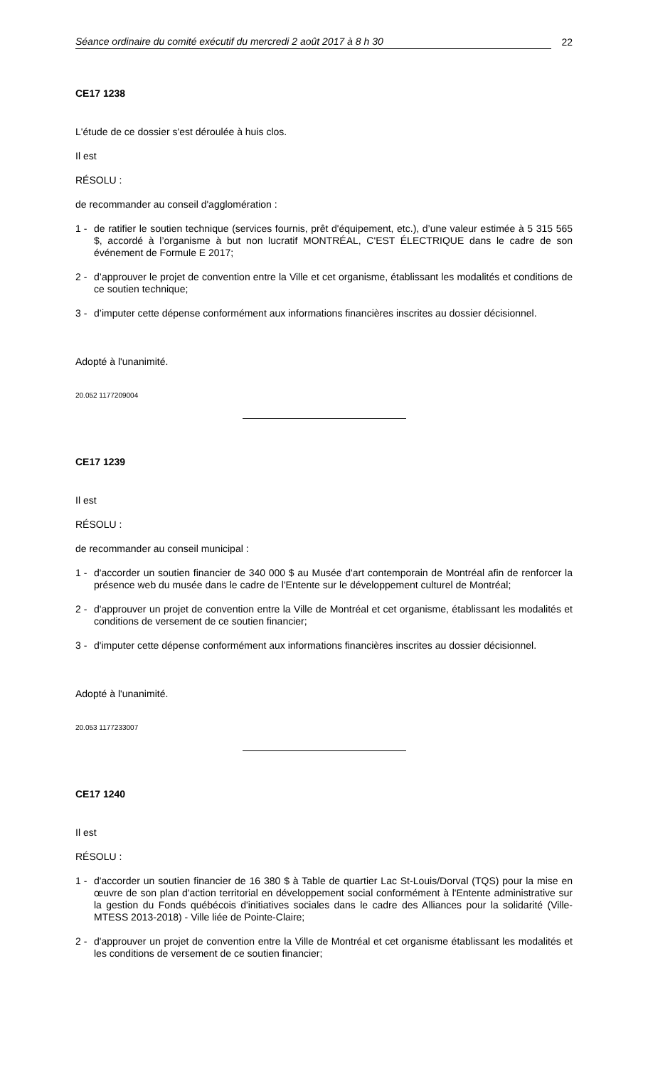Séance ordinaire du comité exécutif du mercredi 2 août 2017 à 8 h 30
22
CE17 1238
L'étude de ce dossier s'est déroulée à huis clos.
Il est
RÉSOLU :
de recommander au conseil d'agglomération :
1 - de ratifier le soutien technique (services fournis, prêt d'équipement, etc.), d’une valeur estimée à 5 315 565 $, accordé à l’organisme à but non lucratif MONTRÉAL, C'EST ÉLECTRIQUE dans le cadre de son événement de Formule E 2017;
2 - d’approuver le projet de convention entre la Ville et cet organisme, établissant les modalités et conditions de ce soutien technique;
3 - d’imputer cette dépense conformément aux informations financières inscrites au dossier décisionnel.
Adopté à l'unanimité.
20.052 1177209004
CE17 1239
Il est
RÉSOLU :
de recommander au conseil municipal :
1 - d'accorder un soutien financier de 340 000 $ au Musée d'art contemporain de Montréal afin de renforcer la présence web du musée dans le cadre de l'Entente sur le développement culturel de Montréal;
2 - d'approuver un projet de convention entre la Ville de Montréal et cet organisme, établissant les modalités et conditions de versement de ce soutien financier;
3 - d'imputer cette dépense conformément aux informations financières inscrites au dossier décisionnel.
Adopté à l'unanimité.
20.053 1177233007
CE17 1240
Il est
RÉSOLU :
1 - d'accorder un soutien financier de 16 380 $ à Table de quartier Lac St-Louis/Dorval (TQS) pour la mise en œuvre de son plan d'action territorial en développement social conformément à l'Entente administrative sur la gestion du Fonds québécois d'initiatives sociales dans le cadre des Alliances pour la solidarité (Ville-MTESS 2013-2018) - Ville liée de Pointe-Claire;
2 - d'approuver un projet de convention entre la Ville de Montréal et cet organisme établissant les modalités et les conditions de versement de ce soutien financier;